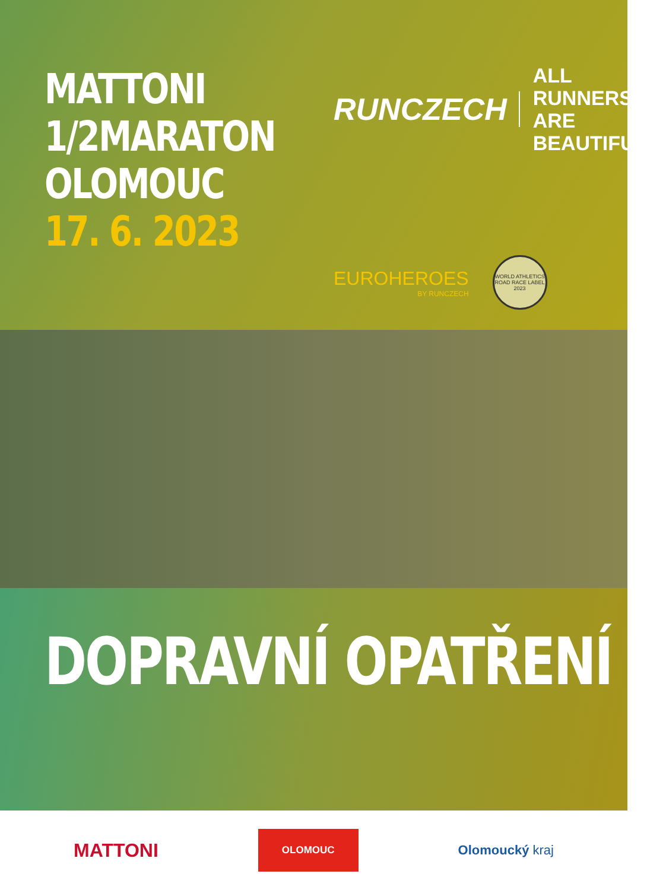MATTONI
1/2MARATON
OLOMOUC
17. 6. 2023
RUNCZECH
ALL RUNNERS
ARE BEAUTIFUL
EUROHEROES
BY RUNCZECH
WORLD ATHLETICS
ROAD RACE LABEL 2023
DOPRAVNÍ OPATŘENÍ
MATTONI
OLOMOUC
Olomoucký kraj